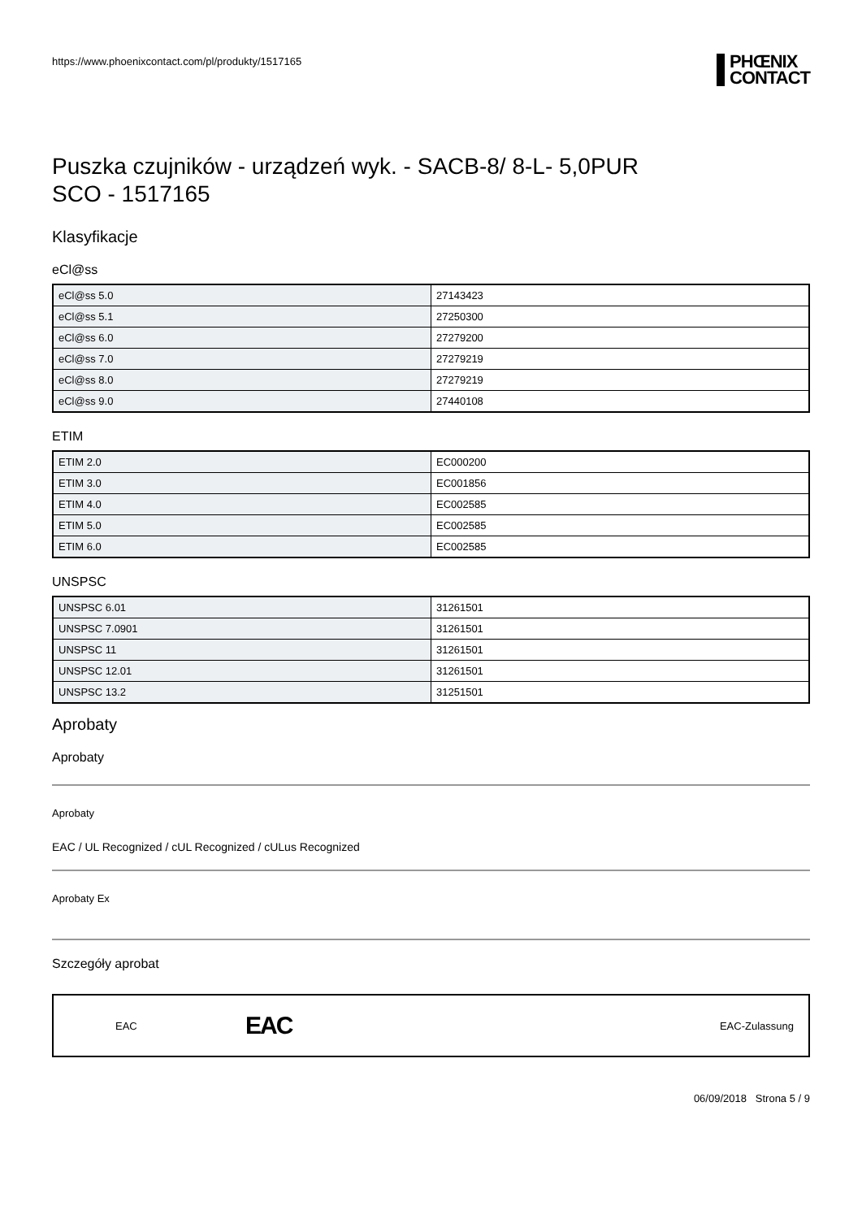https://www.phoenixcontact.com/pl/produkty/1517165
PHŒNIX
CONTACT
Puszka czujników - urządzeń wyk. - SACB-8/ 8-L- 5,0PUR
SCO - 1517165
Klasyfikacje
eCl@ss
| eCl@ss 5.0 | 27143423 |
| eCl@ss 5.1 | 27250300 |
| eCl@ss 6.0 | 27279200 |
| eCl@ss 7.0 | 27279219 |
| eCl@ss 8.0 | 27279219 |
| eCl@ss 9.0 | 27440108 |
ETIM
| ETIM 2.0 | EC000200 |
| ETIM 3.0 | EC001856 |
| ETIM 4.0 | EC002585 |
| ETIM 5.0 | EC002585 |
| ETIM 6.0 | EC002585 |
UNSPSC
| UNSPSC 6.01 | 31261501 |
| UNSPSC 7.0901 | 31261501 |
| UNSPSC 11 | 31261501 |
| UNSPSC 12.01 | 31261501 |
| UNSPSC 13.2 | 31251501 |
Aprobaty
Aprobaty
Aprobaty
EAC / UL Recognized / cUL Recognized / cULus Recognized
Aprobaty Ex
Szczegóły aprobat
EAC EAC EAC-Zulassung
06/09/2018 Strona 5 / 9